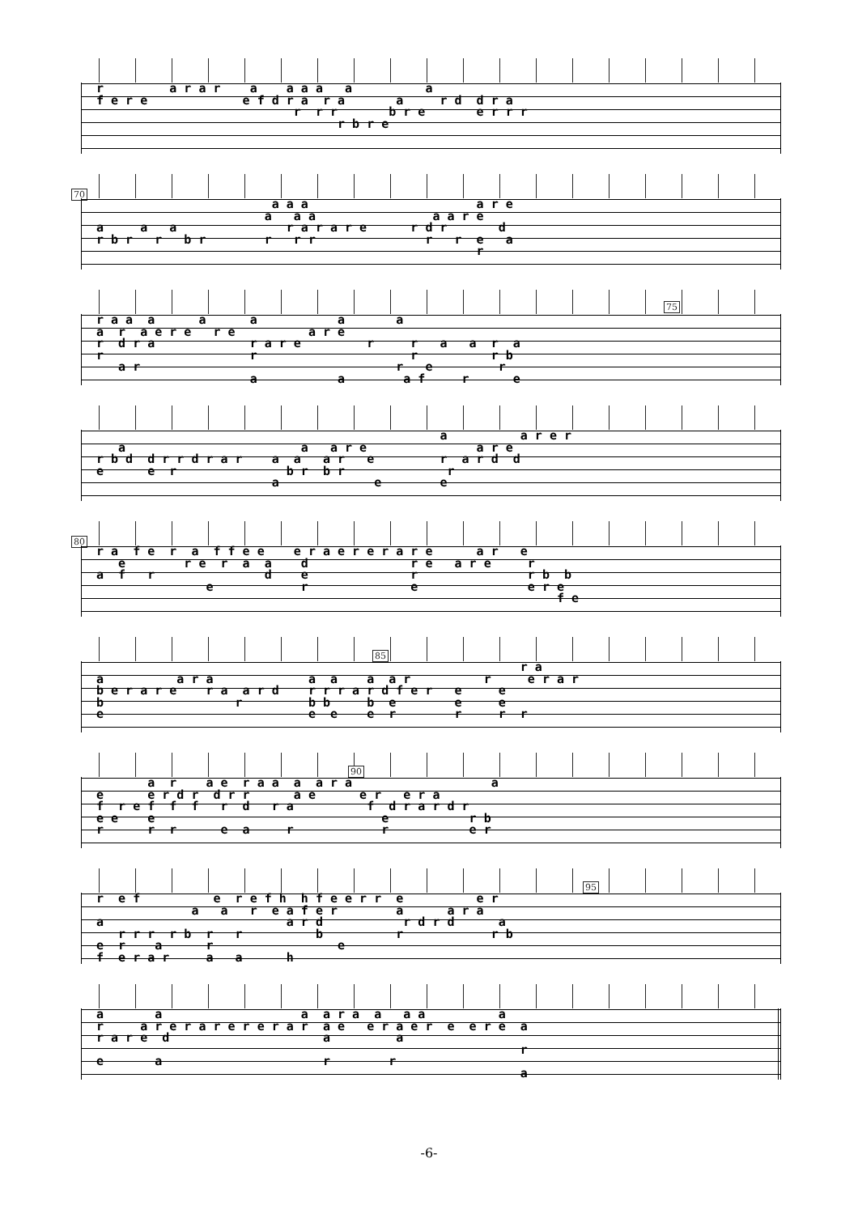r         a r a r    a    a a a   a          a
f e r e             e f d r a  r a       a     r d  d r a
                           r  r r       b r e       e r r r
                                 r b r e
70
                        a a a                       a r e
                       a   a a                a a r e
a     a   a               r a r a r e      r d r       d
r b r   r   b r        r   r r               r   r  e   a
                                                    r
75
r a a  a      a      a           a       a
a  r  a e r e   r e          a r e
r  d r a             r a r e         r     r   a   a  r  a
r                    r                     r          r b
   a r                                   r   e         r
                     a           a        a f     r      e
                                               a          a r e r
   a                        a   a r e               a r e
r b d  d r r d r a r    a  a   a r   e         r  a r d  d
e      e  r               b r  b r              r
                        a             e        e
80
r a  f e  r  a  f f e e    e r a e r e r a r e      a r   e
   e        r e  r  a  a    d              r e   a r e     r
a  f   r               d    e              r               r b  b
               e            r              e               e r e
                                                               f e
85
                                                          r a
a          a r a             a  a    a  a r          r     e r a r
b e r a r e    r a  a r d    r r r a r d f e r   e     e
b                  r         b b     b  e        e     e
e                            e  e    e  r        r     r  r
90
       a  r    a e  r a a  a  a r a                   a
e      e r d r  d r r      a e      e r   e r a
f  r e f  f  f   r  d   r a          f  d r a r d r
e e    e                               e           r b
r      r  r      e  a     r            r           e r
95
r  e f          e  r e f h  h f e e r r  e          e r
             a   a   r  e a f e r        a      a r a
a                         a r d           r d r d      a
   r r r  r b  r   r          b          r            r b
e  r    a      r                 e
f  e r a r     a   a      h
a       a                   a  a r a  a   a a          a
r     a r e r a r e r e r a r  a e   e r a e r  e  e r e  a
r a r e  d                     a         a
                                                          r
e       a                      r        r
                                                          a
-6-